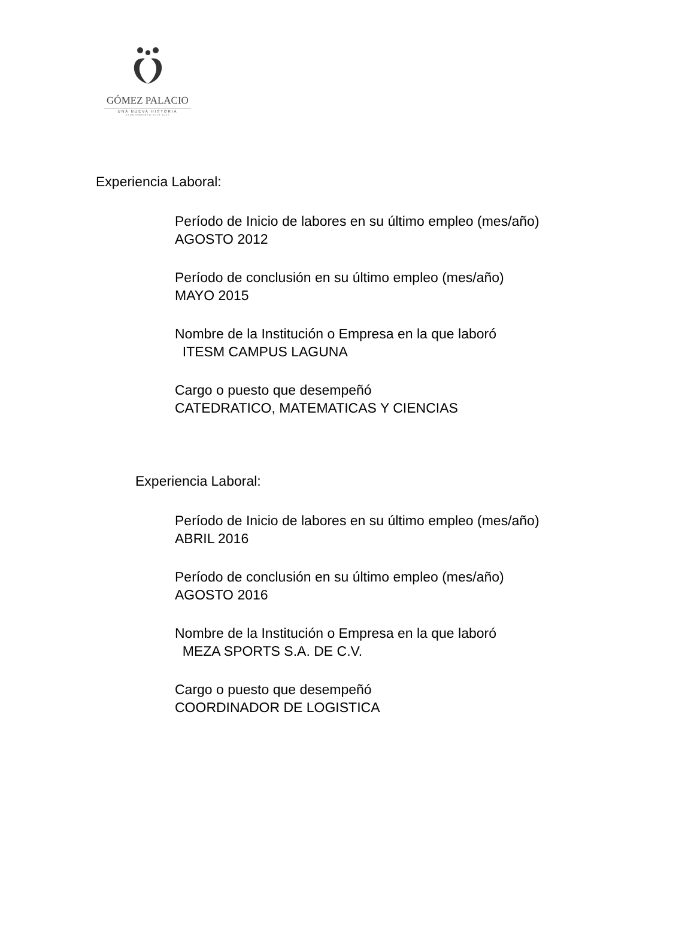GÓMEZ PALACIO
UNA NUEVA HISTORIA
AYUNTAMIENTO 2019-2022
Experiencia Laboral:
Período de Inicio de labores en su último empleo (mes/año)
AGOSTO 2012
Período de conclusión en su último empleo (mes/año)
MAYO 2015
Nombre de la Institución o Empresa en la que laboró
ITESM CAMPUS LAGUNA
Cargo o puesto que desempeñó
CATEDRATICO, MATEMATICAS Y CIENCIAS
Experiencia Laboral:
Período de Inicio de labores en su último empleo (mes/año)
ABRIL 2016
Período de conclusión en su último empleo (mes/año)
AGOSTO 2016
Nombre de la Institución o Empresa en la que laboró
MEZA SPORTS S.A. DE C.V.
Cargo o puesto que desempeñó
COORDINADOR DE LOGISTICA